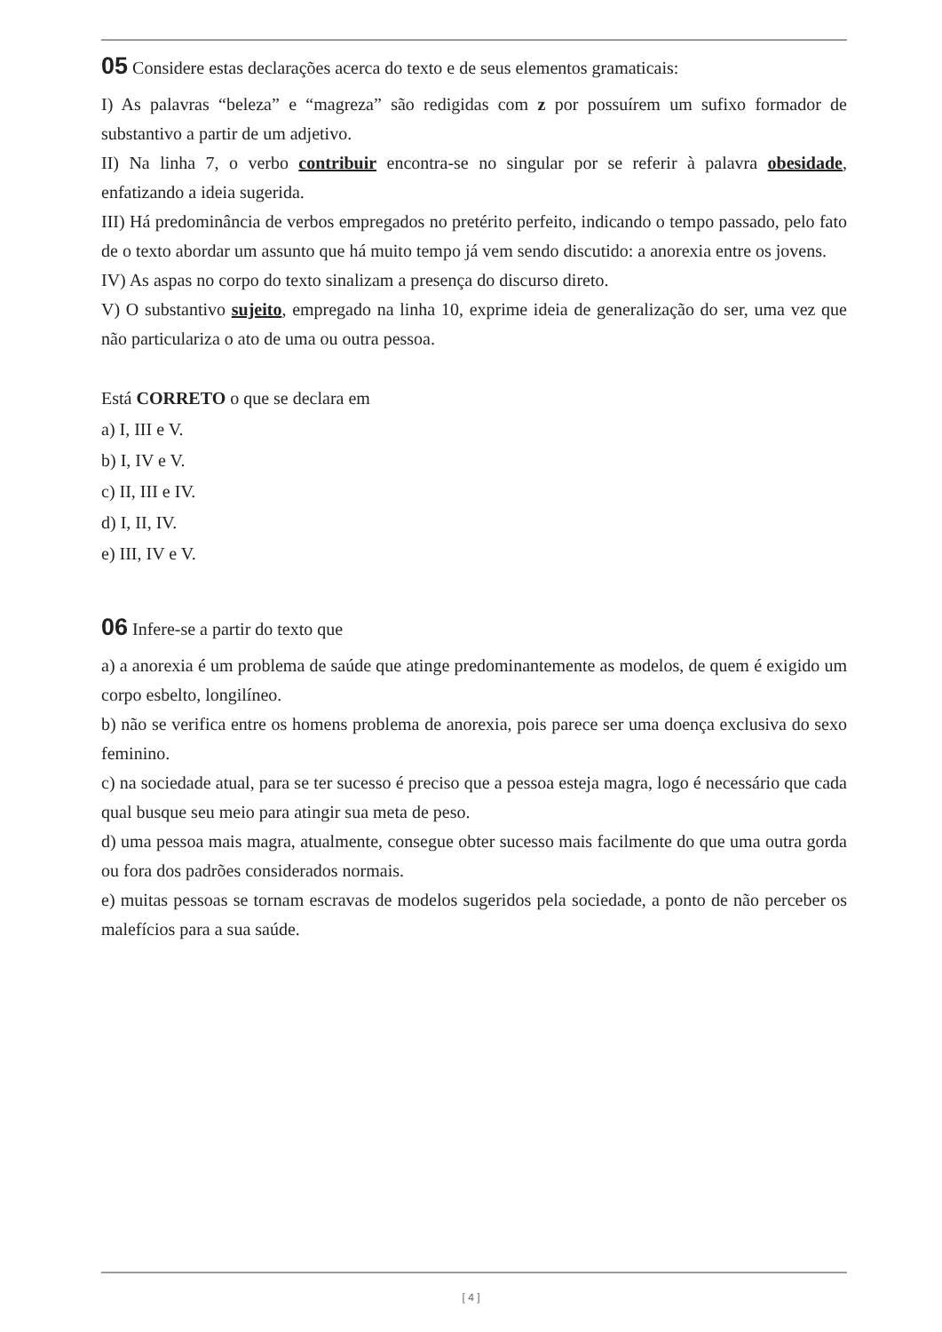05 Considere estas declarações acerca do texto e de seus elementos gramaticais:
I) As palavras “beleza” e “magreza” são redigidas com z por possuírem um sufixo formador de substantivo a partir de um adjetivo.
II) Na linha 7, o verbo contribuir encontra-se no singular por se referir à palavra obesidade, enfatizando a ideia sugerida.
III) Há predominância de verbos empregados no pretérito perfeito, indicando o tempo passado, pelo fato de o texto abordar um assunto que há muito tempo já vem sendo discutido: a anorexia entre os jovens.
IV) As aspas no corpo do texto sinalizam a presença do discurso direto.
V) O substantivo sujeito, empregado na linha 10, exprime ideia de generalização do ser, uma vez que não particulariza o ato de uma ou outra pessoa.
Está CORRETO o que se declara em
a) I, III e V.
b) I, IV e V.
c) II, III e IV.
d) I, II, IV.
e) III, IV e V.
06 Infere-se a partir do texto que
a) a anorexia é um problema de saúde que atinge predominantemente as modelos, de quem é exigido um corpo esbelto, longilíneo.
b) não se verifica entre os homens problema de anorexia, pois parece ser uma doença exclusiva do sexo feminino.
c) na sociedade atual, para se ter sucesso é preciso que a pessoa esteja magra, logo é necessário que cada qual busque seu meio para atingir sua meta de peso.
d) uma pessoa mais magra, atualmente, consegue obter sucesso mais facilmente do que uma outra gorda ou fora dos padrões considerados normais.
e) muitas pessoas se tornam escravas de modelos sugeridos pela sociedade, a ponto de não perceber os malefícios para a sua saúde.
[ 4 ]